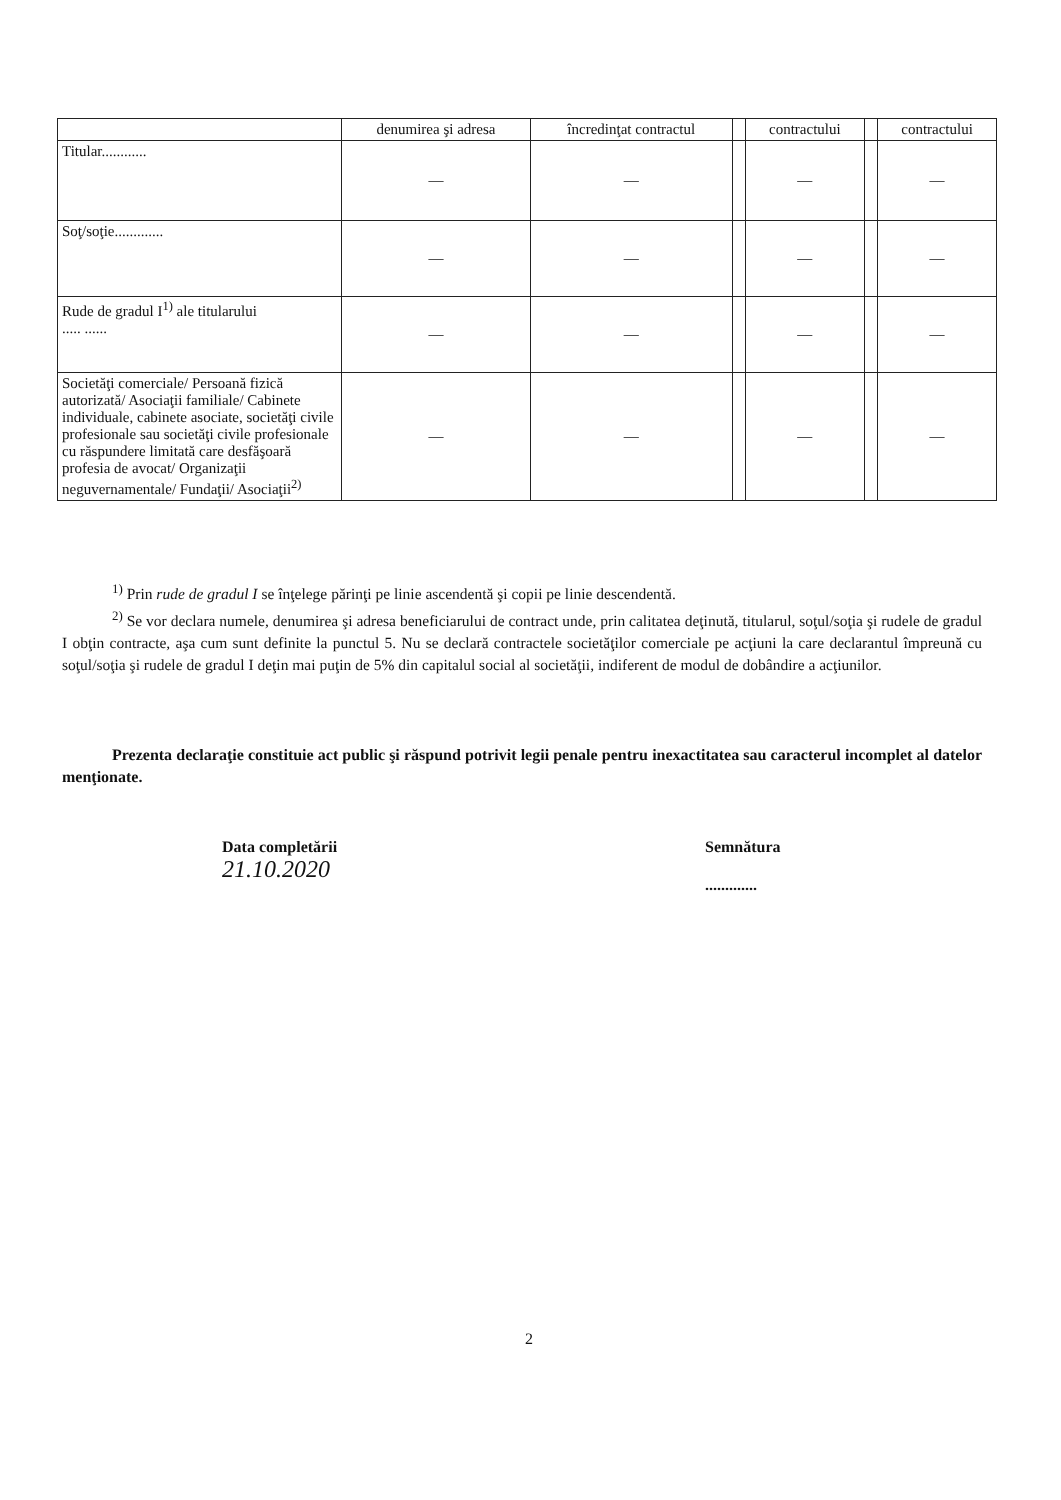| | denumirea şi adresa | încredinţat contractul | | contractului | | contractului |
| --- | --- | --- | --- | --- | --- | --- |
| Titular............ | — | — | | — | | — |
| Soţ/soţie............. | — | — | | — | | — |
| Rude de gradul I<sup>1)</sup> ale titularului ..... ...... | — | — | | — | | — |
| Societăţi comerciale/ Persoană fizică autorizată/ Asociaţii familiale/ Cabinete individuale, cabinete asociate, societăţi civile profesionale sau societăţi civile profesionale cu răspundere limitată care desfăşoară profesia de avocat/ Organizaţii neguvernamentale/ Fundaţii/ Asociaţii<sup>2)</sup> | — | — | | — | | — |
<sup>1)</sup> Prin rude de gradul I se înţelege părinţi pe linie ascendentă şi copii pe linie descendentă.
<sup>2)</sup> Se vor declara numele, denumirea şi adresa beneficiarului de contract unde, prin calitatea deţinută, titularul, soţul/soţia şi rudele de gradul I obţin contracte, aşa cum sunt definite la punctul 5. Nu se declară contractele societăţilor comerciale pe acţiuni la care declarantul împreună cu soţul/soţia şi rudele de gradul I deţin mai puţin de 5% din capitalul social al societăţii, indiferent de modul de dobândire a acţiunilor.
Prezenta declaraţie constituie act public şi răspund potrivit legii penale pentru inexactitatea sau caracterul incomplet al datelor menţionate.
Data completării
21.10.2020
Semnătura
.............
2